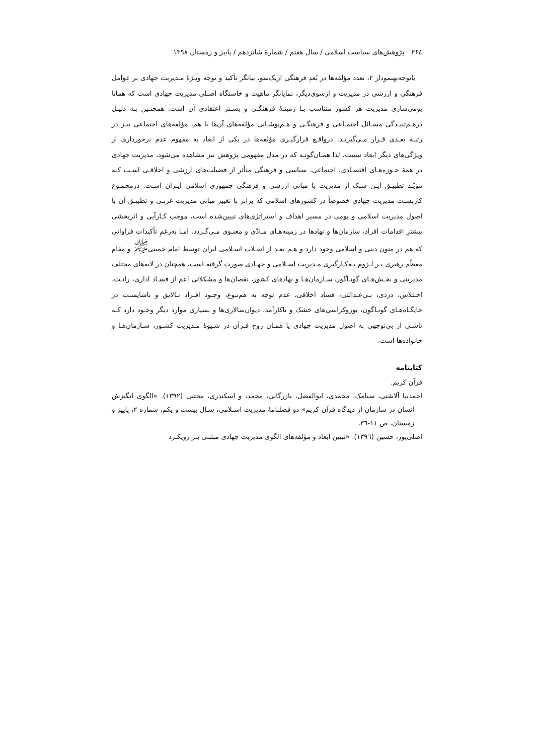۲۶٤پژوهش‌های سیاست اسلامی / سال هفتم / شمارهٔ شانزدهم / پاییز و زمستان ۱۳۹۸
باتوجه‌بهنمودار ۲، تعدد مؤلفه‌ها در بُعدِ فرهنگی ازیک‌سو، بیانگر تأکید و توجه ویـژهٔ مـدیریت جهادی بر عوامل فرهنگی و ارزشی در مدیریت و ازسوی‌دیگر، نمایانگر ماهیت و خاستگاه اصـلی مدیریت جهادی است که همانا بومی‌سازی مدیریت هر کشور متناسب بـا زمینـهٔ فرهنگـی و بسـتر اعتقادی آن است. همچنـین بـه دلیـل درهـم‌تنیـدگی مسـائل اجتمـاعی و فرهنگـی و هـم‌پوشـانی مؤلفه‌های آن‌ها با هم، مؤلفه‌های اجتماعی نیـز در رتبـهٔ بعـدی قـرار مـی‌گیرنـد. درواقـع قرارگیـری مؤلفه‌ها در یکی از ابعاد به مفهوم عدم برخورداری از ویژگی‌های دیگر ابعاد نیست. لذا همـان‌گونـه که در مدل مفهومی پژوهش نیز مشاهده می‌شود، مدیریت جهادی در همهٔ حـوزه‌هـای اقتصـادی، اجتماعی، سیاسی و فرهنگی متأثر از فضیلت‌های ارزشی و اخلاقـی اسـت کـه مؤیّـد تطبیـق ایـن سبک از مدیریت با مبانی ارزشی و فرهنگی جمهوری اسلامی ایـران اسـت. درمجمـوع کاربسـت مدیریت جهادی خصوصاً در کشورهای اسلامی که برابر با تغییر مبانی مدیریت غربـی و تطبیـق آن با اصول مدیریت اسلامی و بومی در مسیر اهداف و استراتژی‌های تبیین‌شده است، موجب کـارآیی و اثربخشی بیشترِ اقدامات افراد، سازمان‌ها و نهادها در زمینه‌هـای مـادّی و معنـوی مـی‌گـردد. امـا به‌رغمِ تأکیدات فراوانی که هم در متون دینی و اسلامی وجود دارد و هـم بعـد از انقـلاب اسـلامی ایران توسط امام خمینی<sup>ﷺ</sup> و مقام معظّم رهبری بـر لـزوم بـه‌کـارگیری مـدیریت اسـلامی و جهـادی صورت گرفته است، همچنان در لایه‌های مختلف مدیریتی و بخـش‌هـای گونـاگون سـازمان‌هـا و نهادهای کشور، نقصان‌ها و مشکلاتی اعم از فسـاد اداری، رانـت، اخـتلاس، دزدی، بـی‌عـدالتی، فساد اخلاقی، عدم توجه به هم‌نـوع، وجـود افـراد نـالایق و ناشایسـت در جایگـاه‌هـای گونـاگون، بوروکراسی‌های خشک و ناکارآمد، دیوان‌سالاری‌ها و بسیاری موارد دیگر وجـود دارد کـه ناشـی از بی‌توجهی به اصول مدیریت جهادی یا همـان روح قـرآن در شـیوهٔ مـدیریت کشـور، سـازمان‌هـا و خانواده‌ها است.
کتابنامه
قرآن کریم.
احمدنیا آلاشتی، سیامک، محمدی، ابوالفضل، بازرگانی، محمد، و اسکندری، مجتبی (۱۳۹۲). «الگوی انگیزش انسان در سازمان از دیدگاه قرآن کریم» دو فصلنامهٔ مدیریت اسـلامی، سـال بیست و یکم، شماره ۲، پاییز و زمستان، ص ۱۱-۳٦.
اصلی‌پور، حسین (۱۳۹٦). «تبیین ابعاد و مؤلفه‌های الگوی مدیریت جهادی مبتنـی بـر رویکـرد